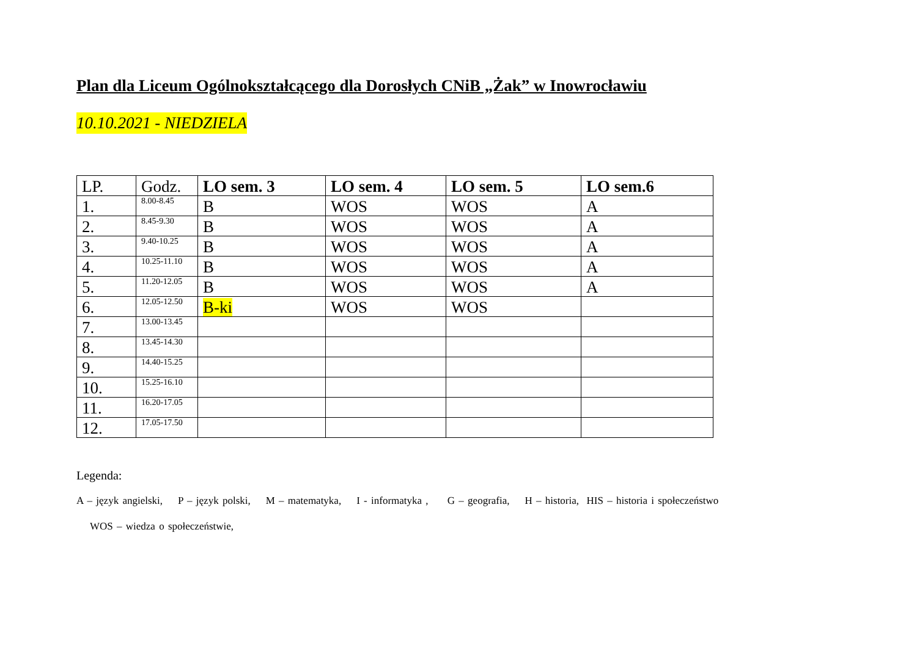Plan dla Liceum Ogólnokształcącego dla Dorosłych CNiB „Żak” w Inowrocławiu
10.10.2021 - NIEDZIELA
| LP. | Godz. | LO sem. 3 | LO sem. 4 | LO sem. 5 | LO sem.6 |
| --- | --- | --- | --- | --- | --- |
| 1. | 8.00-8.45 | B | WOS | WOS | A |
| 2. | 8.45-9.30 | B | WOS | WOS | A |
| 3. | 9.40-10.25 | B | WOS | WOS | A |
| 4. | 10.25-11.10 | B | WOS | WOS | A |
| 5. | 11.20-12.05 | B | WOS | WOS | A |
| 6. | 12.05-12.50 | B-ki | WOS | WOS | |
| 7. | 13.00-13.45 | | | | |
| 8. | 13.45-14.30 | | | | |
| 9. | 14.40-15.25 | | | | |
| 10. | 15.25-16.10 | | | | |
| 11. | 16.20-17.05 | | | | |
| 12. | 17.05-17.50 | | | | |
Legenda:
A – język angielski, P – język polski, M – matematyka, I - informatyka , G – geografia, H – historia, HIS – historia i społeczeństwo
WOS – wiedza o społeczeństwie,